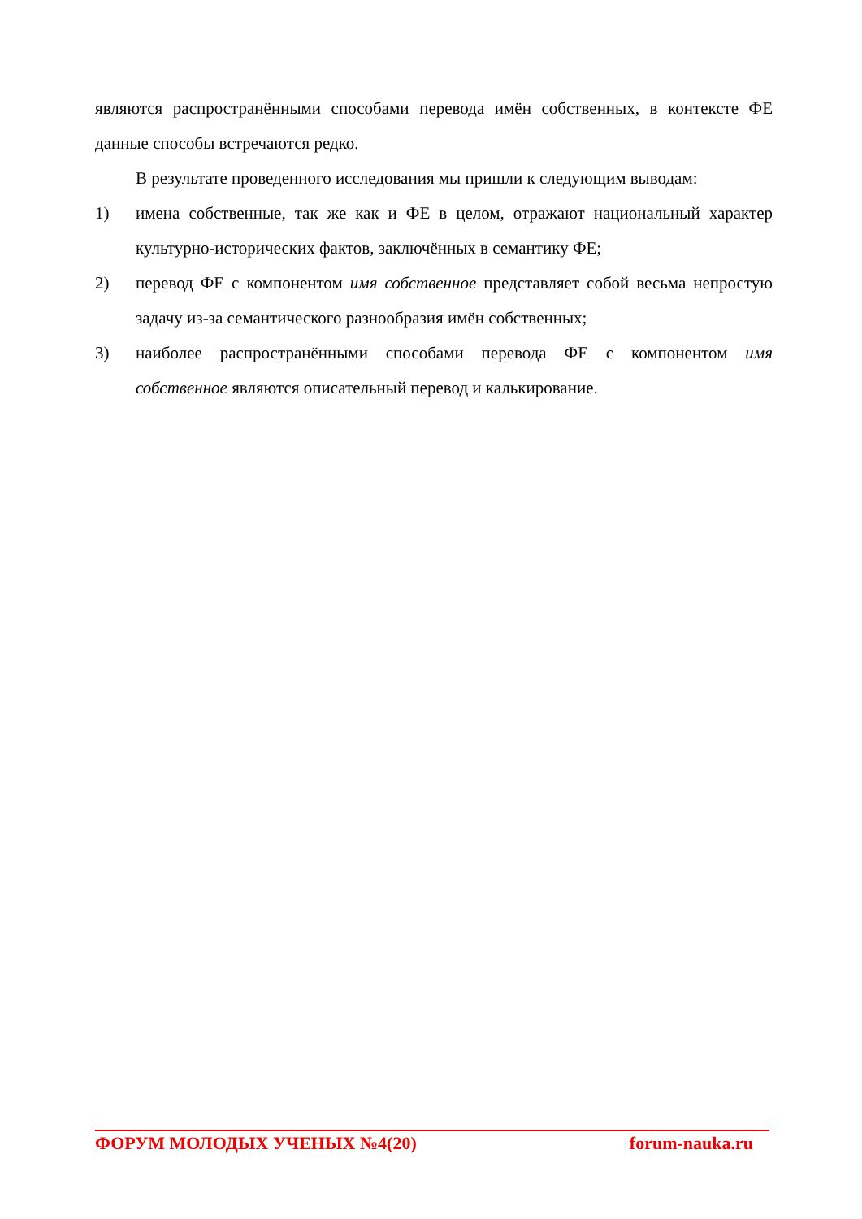являются распространёнными способами перевода имён собственных, в контексте ФЕ данные способы встречаются редко.
В результате проведенного исследования мы пришли к следующим выводам:
1) имена собственные, так же как и ФЕ в целом, отражают национальный характер культурно-исторических фактов, заключённых в семантику ФЕ;
2) перевод ФЕ с компонентом имя собственное представляет собой весьма непростую задачу из-за семантического разнообразия имён собственных;
3) наиболее распространёнными способами перевода ФЕ с компонентом имя собственное являются описательный перевод и калькирование.
ФОРУМ МОЛОДЫХ УЧЕНЫХ №4(20) forum-nauka.ru